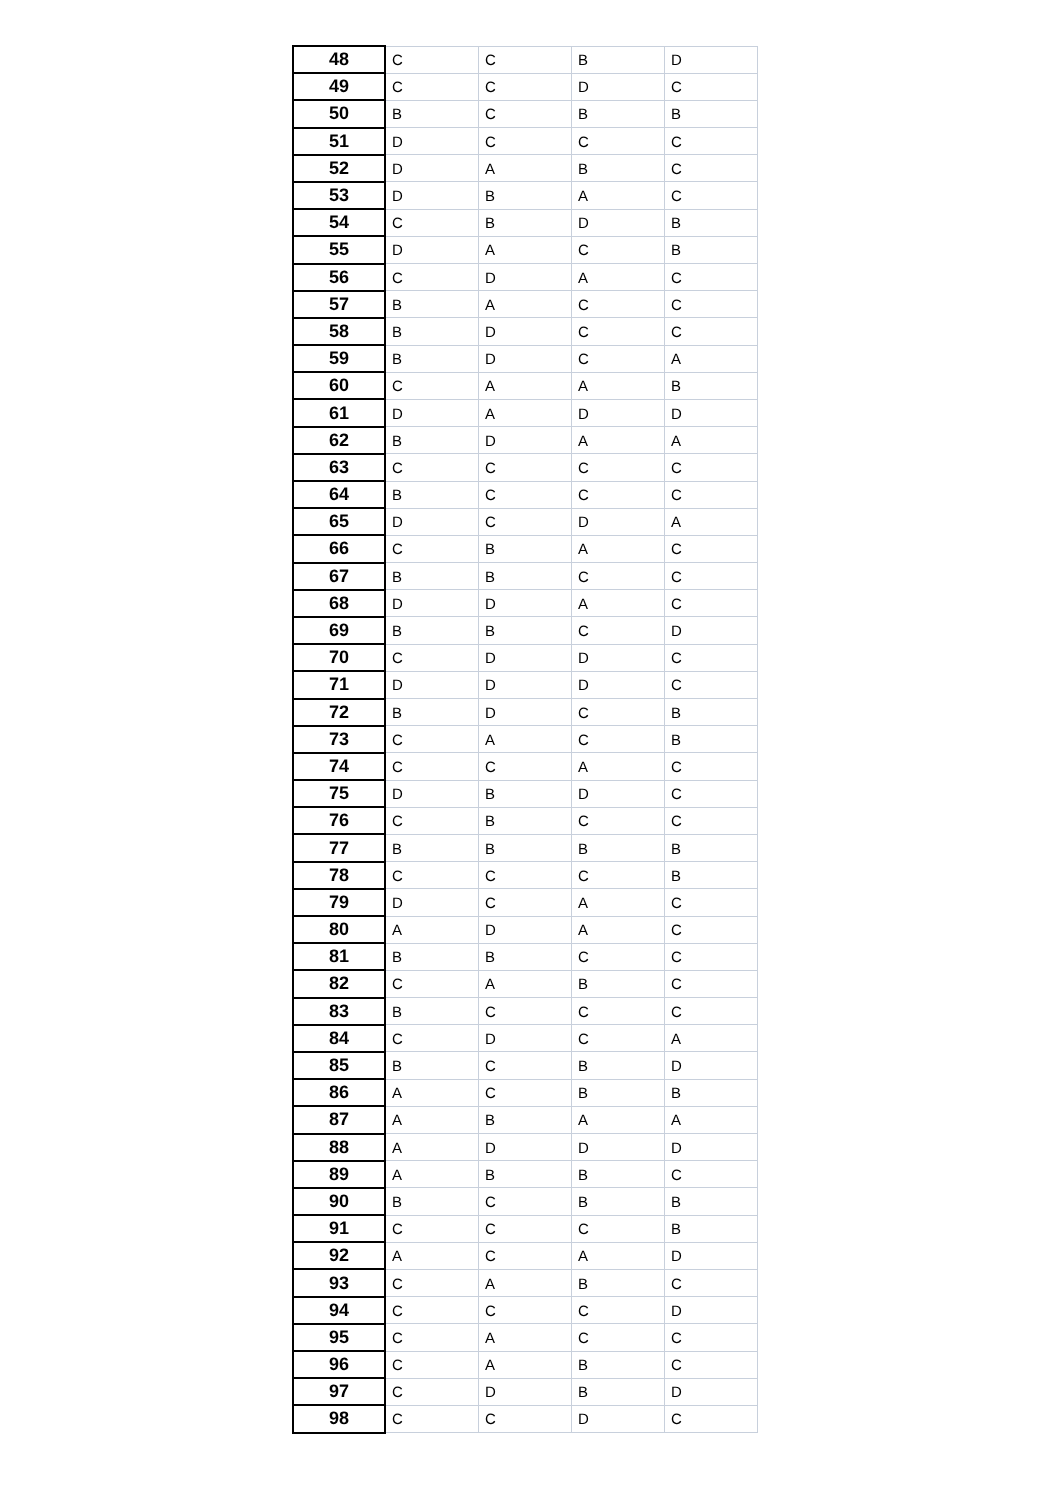| 48 | C | C | B | D |
| 49 | C | C | D | C |
| 50 | B | C | B | B |
| 51 | D | C | C | C |
| 52 | D | A | B | C |
| 53 | D | B | A | C |
| 54 | C | B | D | B |
| 55 | D | A | C | B |
| 56 | C | D | A | C |
| 57 | B | A | C | C |
| 58 | B | D | C | C |
| 59 | B | D | C | A |
| 60 | C | A | A | B |
| 61 | D | A | D | D |
| 62 | B | D | A | A |
| 63 | C | C | C | C |
| 64 | B | C | C | C |
| 65 | D | C | D | A |
| 66 | C | B | A | C |
| 67 | B | B | C | C |
| 68 | D | D | A | C |
| 69 | B | B | C | D |
| 70 | C | D | D | C |
| 71 | D | D | D | C |
| 72 | B | D | C | B |
| 73 | C | A | C | B |
| 74 | C | C | A | C |
| 75 | D | B | D | C |
| 76 | C | B | C | C |
| 77 | B | B | B | B |
| 78 | C | C | C | B |
| 79 | D | C | A | C |
| 80 | A | D | A | C |
| 81 | B | B | C | C |
| 82 | C | A | B | C |
| 83 | B | C | C | C |
| 84 | C | D | C | A |
| 85 | B | C | B | D |
| 86 | A | C | B | B |
| 87 | A | B | A | A |
| 88 | A | D | D | D |
| 89 | A | B | B | C |
| 90 | B | C | B | B |
| 91 | C | C | C | B |
| 92 | A | C | A | D |
| 93 | C | A | B | C |
| 94 | C | C | C | D |
| 95 | C | A | C | C |
| 96 | C | A | B | C |
| 97 | C | D | B | D |
| 98 | C | C | D | C |